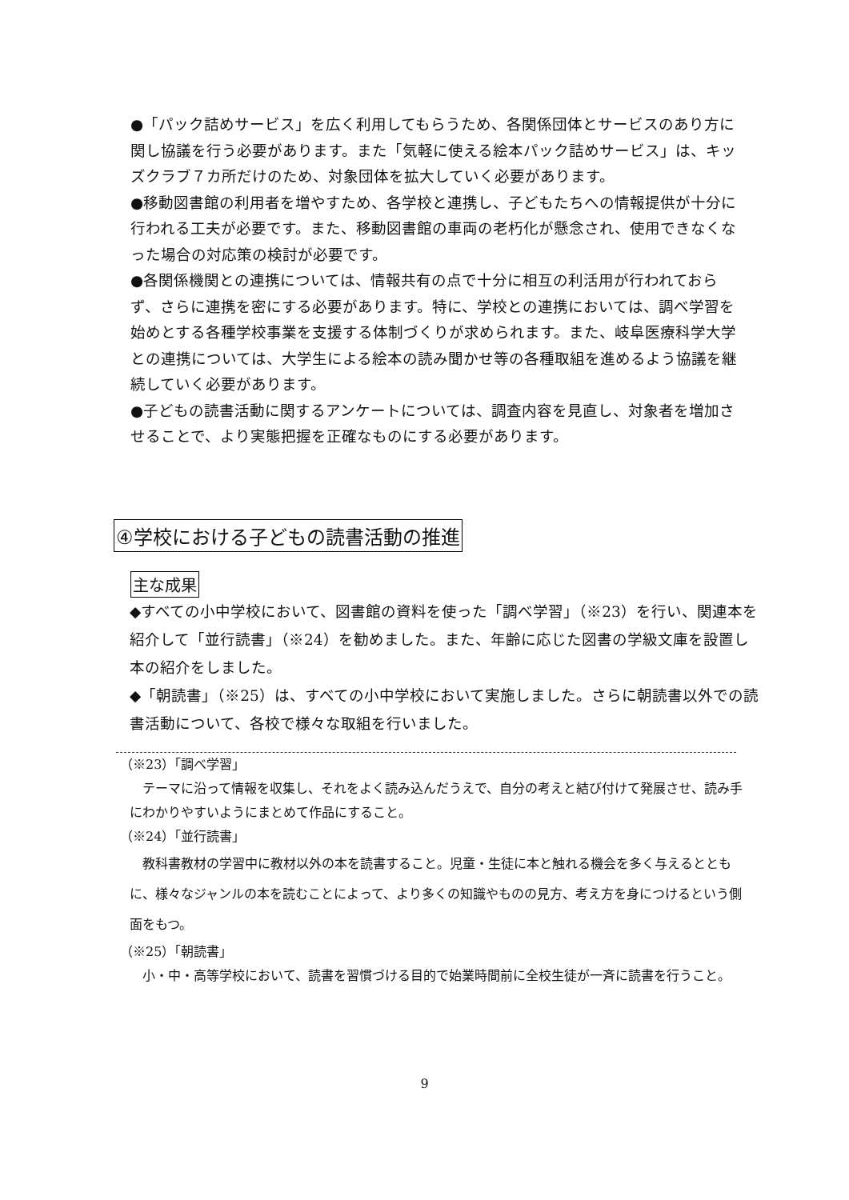●「パック詰めサービス」を広く利用してもらうため、各関係団体とサービスのあり方に関し協議を行う必要があります。また「気軽に使える絵本パック詰めサービス」は、キッズクラブ７カ所だけのため、対象団体を拡大していく必要があります。
●移動図書館の利用者を増やすため、各学校と連携し、子どもたちへの情報提供が十分に行われる工夫が必要です。また、移動図書館の車両の老朽化が懸念され、使用できなくなった場合の対応策の検討が必要です。
●各関係機関との連携については、情報共有の点で十分に相互の利活用が行われておらず、さらに連携を密にする必要があります。特に、学校との連携においては、調べ学習を始めとする各種学校事業を支援する体制づくりが求められます。また、岐阜医療科学大学との連携については、大学生による絵本の読み聞かせ等の各種取組を進めるよう協議を継続していく必要があります。
●子どもの読書活動に関するアンケートについては、調査内容を見直し、対象者を増加させることで、より実態把握を正確なものにする必要があります。
④学校における子どもの読書活動の推進
主な成果
◆すべての小中学校において、図書館の資料を使った「調べ学習」（※23）を行い、関連本を紹介して「並行読書」（※24）を勧めました。また、年齢に応じた図書の学級文庫を設置し本の紹介をしました。
◆「朝読書」（※25）は、すべての小中学校において実施しました。さらに朝読書以外での読書活動について、各校で様々な取組を行いました。
（※23）「調べ学習」
　テーマに沿って情報を収集し、それをよく読み込んだうえで、自分の考えと結び付けて発展させ、読み手にわかりやすいようにまとめて作品にすること。
（※24）「並行読書」
　教科書教材の学習中に教材以外の本を読書すること。児童・生徒に本と触れる機会を多く与えるとともに、様々なジャンルの本を読むことによって、より多くの知識やものの見方、考え方を身につけるという側面をもつ。
（※25）「朝読書」
　小・中・高等学校において、読書を習慣づける目的で始業時間前に全校生徒が一斉に読書を行うこと。
9